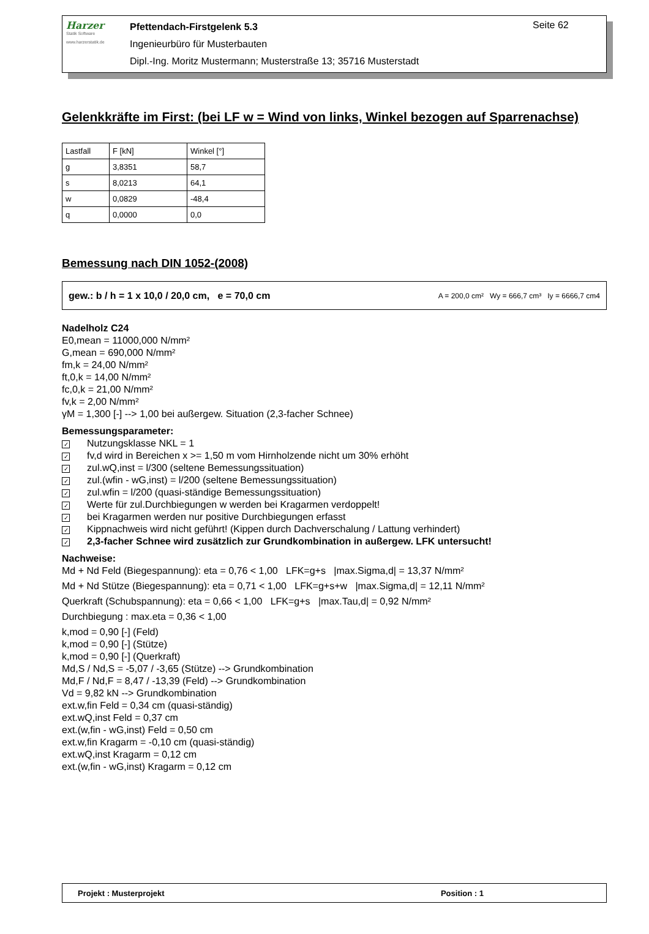Harzer
Statik Software
www.harzerstatik.de
Pfettendach-Firstgelenk 5.3
Ingenieurbüro für Musterbauten
Dipl.-Ing. Moritz Mustermann; Musterstraße 13; 35716 Musterstadt
Seite 62
Gelenkkräfte im First: (bei LF w = Wind von links, Winkel bezogen auf Sparrenachse)
| Lastfall | F [kN] | Winkel [°] |
| g | 3,8351 | 58,7 |
| s | 8,0213 | 64,1 |
| w | 0,0829 | -48,4 |
| q | 0,0000 | 0,0 |
Bemessung nach DIN 1052-(2008)
gew.: b / h = 1 x 10,0 / 20,0 cm, e = 70,0 cm A = 200,0 cm² Wy = 666,7 cm³ Iy = 6666,7 cm4
Nadelholz C24
E0,mean = 11000,000 N/mm²
G,mean = 690,000 N/mm²
fm,k = 24,00 N/mm²
ft,0,k = 14,00 N/mm²
fc,0,k = 21,00 N/mm²
fv,k = 2,00 N/mm²
γM = 1,300 [-] --> 1,00 bei außergew. Situation (2,3-facher Schnee)
Bemessungsparameter:
✓ Nutzungsklasse NKL = 1
✓ fv,d wird in Bereichen x >= 1,50 m vom Hirnholzende nicht um 30% erhöht
✓ zul.wQ,inst = l/300 (seltene Bemessungssituation)
✓ zul.(wfin - wG,inst) = l/200 (seltene Bemessungssituation)
✓ zul.wfin = l/200 (quasi-ständige Bemessungssituation)
✓ Werte für zul.Durchbiegungen w werden bei Kragarmen verdoppelt!
✓ bei Kragarmen werden nur positive Durchbiegungen erfasst
✓ Kippnachweis wird nicht geführt! (Kippen durch Dachverschalung / Lattung verhindert)
✓ 2,3-facher Schnee wird zusätzlich zur Grundkombination in außergew. LFK untersucht!
Nachweise:
Md + Nd Feld (Biegespannung): eta = 0,76 < 1,00 LFK=g+s |max.Sigma,d| = 13,37 N/mm²
Md + Nd Stütze (Biegespannung): eta = 0,71 < 1,00 LFK=g+s+w |max.Sigma,d| = 12,11 N/mm²
Querkraft (Schubspannung): eta = 0,66 < 1,00 LFK=g+s |max.Tau,d| = 0,92 N/mm²
Durchbiegung : max.eta = 0,36 < 1,00
k,mod = 0,90 [-] (Feld)
k,mod = 0,90 [-] (Stütze)
k,mod = 0,90 [-] (Querkraft)
Md,S / Nd,S = -5,07 / -3,65 (Stütze) --> Grundkombination
Md,F / Nd,F = 8,47 / -13,39 (Feld) --> Grundkombination
Vd = 9,82 kN --> Grundkombination
ext.w,fin Feld = 0,34 cm (quasi-ständig)
ext.wQ,inst Feld = 0,37 cm
ext.(w,fin - wG,inst) Feld = 0,50 cm
ext.w,fin Kragarm = -0,10 cm (quasi-ständig)
ext.wQ,inst Kragarm = 0,12 cm
ext.(w,fin - wG,inst) Kragarm = 0,12 cm
Projekt : Musterprojekt Position : 1